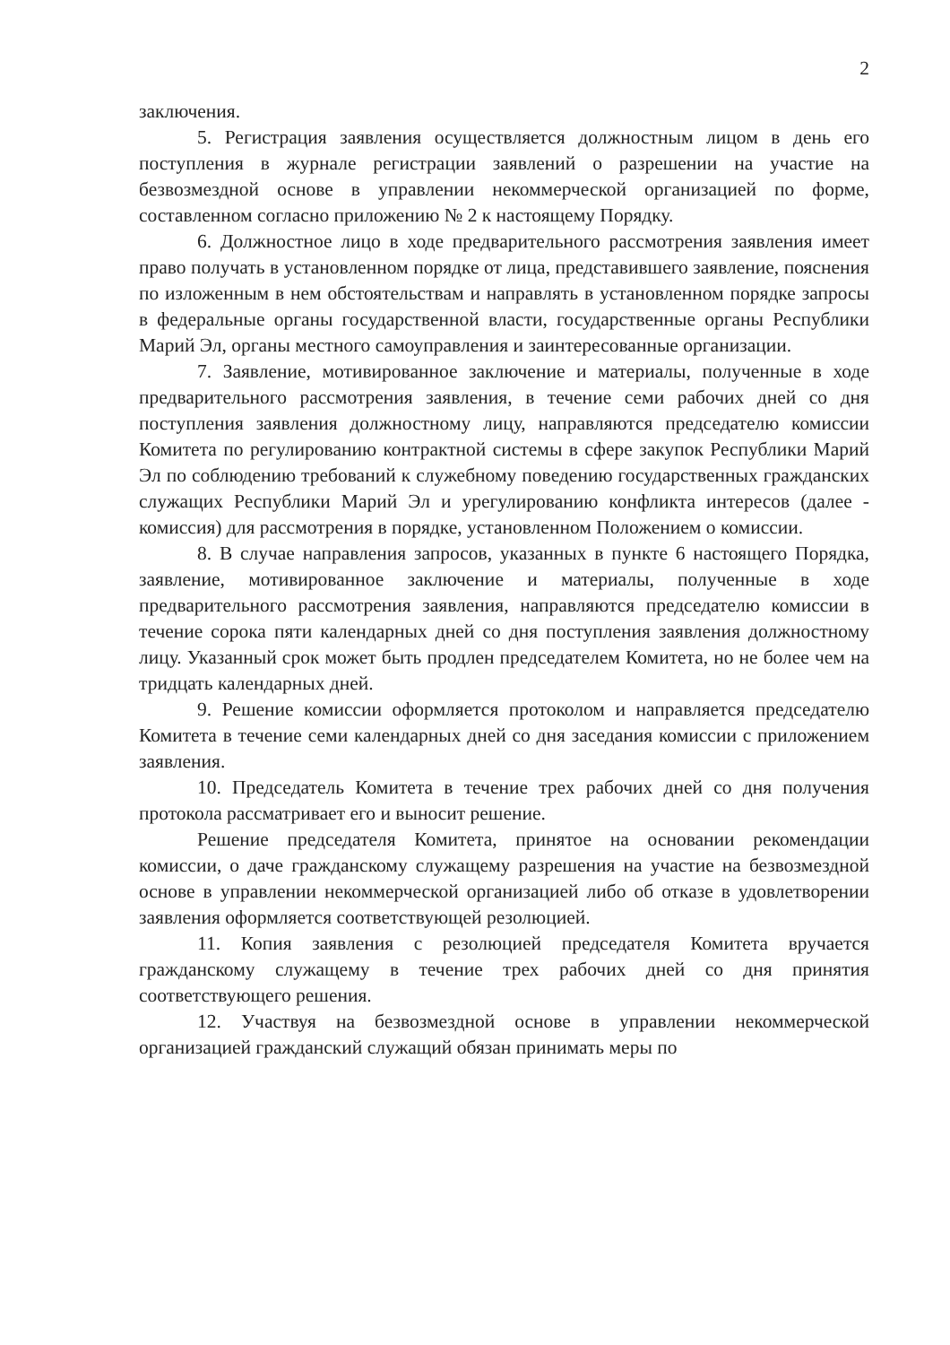2
заключения.
5. Регистрация заявления осуществляется должностным лицом в день его поступления в журнале регистрации заявлений о разрешении на участие на безвозмездной основе в управлении некоммерческой организацией по форме, составленном согласно приложению № 2 к настоящему Порядку.
6. Должностное лицо в ходе предварительного рассмотрения заявления имеет право получать в установленном порядке от лица, представившего заявление, пояснения по изложенным в нем обстоятельствам и направлять в установленном порядке запросы в федеральные органы государственной власти, государственные органы Республики Марий Эл, органы местного самоуправления и заинтересованные организации.
7. Заявление, мотивированное заключение и материалы, полученные в ходе предварительного рассмотрения заявления, в течение семи рабочих дней со дня поступления заявления должностному лицу, направляются председателю комиссии Комитета по регулированию контрактной системы в сфере закупок Республики Марий Эл по соблюдению требований к служебному поведению государственных гражданских служащих Республики Марий Эл и урегулированию конфликта интересов (далее - комиссия) для рассмотрения в порядке, установленном Положением о комиссии.
8. В случае направления запросов, указанных в пункте 6 настоящего Порядка, заявление, мотивированное заключение и материалы, полученные в ходе предварительного рассмотрения заявления, направляются председателю комиссии в течение сорока пяти календарных дней со дня поступления заявления должностному лицу. Указанный срок может быть продлен председателем Комитета, но не более чем на тридцать календарных дней.
9. Решение комиссии оформляется протоколом и направляется председателю Комитета в течение семи календарных дней со дня заседания комиссии с приложением заявления.
10. Председатель Комитета в течение трех рабочих дней со дня получения протокола рассматривает его и выносит решение.
Решение председателя Комитета, принятое на основании рекомендации комиссии, о даче гражданскому служащему разрешения на участие на безвозмездной основе в управлении некоммерческой организацией либо об отказе в удовлетворении заявления оформляется соответствующей резолюцией.
11. Копия заявления с резолюцией председателя Комитета вручается гражданскому служащему в течение трех рабочих дней со дня принятия соответствующего решения.
12. Участвуя на безвозмездной основе в управлении некоммерческой организацией гражданский служащий обязан принимать меры по